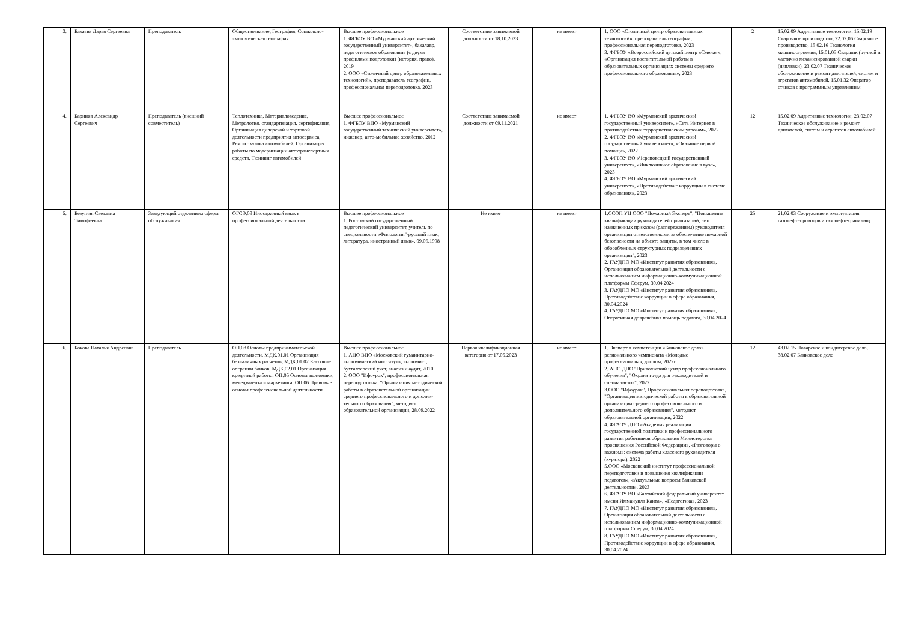| 3. | Бакаева Дарья Сергеевна | Преподаватель | Обществознание, География, Социально-экономическая география | Высшее профессиональное 1. ФГБОУ ВО «Мурманский арктический государственный университет», бакалавр, педагогическое образование (с двумя профилями подготовки) (история, право), 2019 2. ООО «Столичный центр образовательных технологий», преподаватель географии, профессиональная переподготовка, 2023 | Соответствие занимаемой должности от 18.10.2023 | не имеет | 1. ООО «Столичный центр образовательных технологий», преподаватель географии, профессиональная переподготовка, 2023 3. ФГБОУ «Всероссийский детский центр «Смена»», «Организация воспитательной работы в образовательных организациях системы среднего профессионального образования», 2023 | 2 | 15.02.09 Аддитивные технологии, 15.02.19 Сварочное производство, 22.02.06 Сварочное производство, 15.02.16 Технология машиностроения, 15.01.05 Сварщик (ручной и частично механизированной сварки (наплавки), 23.02.07 Техническое обслуживание и ремонт двигателей, систем и агрегатов автомобилей, 15.01.32 Оператор станков с программным управлением |
| 4. | Баринов Александр Сергеевич | Преподаватель (внешний совместитель) | Теплотехника, Материаловедение, Метрология, стандартизация, сертификация, Организация дилерской и торговой деятельности предприятия автосервиса, Ремонт кузова автомобилей, Организация работы по модернизации автотранспортных средств, Тюннинг автомобилей | Высшее профессиональное 1. ФГБОУ ВПО «Мурманский государственный технический университет», инженер, авто-мобильное хозяйство, 2012 | Соответствие занимаемой должности от 09.11.2021 | не имеет | 1. ФГБОУ ВО «Мурманский арктический государственный университет», «Сеть Интернет в противодействии террористическим угрозам», 2022 2. ФГБОУ ВО «Мурманский арктический государственный университет», «Оказание первой помощи», 2022 3. ФГБОУ ВО «Череповецкий государственный университет», «Инклюзивное образование в вузе», 2023 4. ФГБОУ ВО «Мурманский арктический университет», «Противодействие коррупции в системе образования», 2023 | 12 | 15.02.09 Аддитивные технологии, 23.02.07 Техническое обслуживание и ремонт двигателей, систем и агрегатов автомобилей |
| 5. | Безуглая Светлана Тимофеевна | Заведующий отделением сферы обслуживания | ОГСЭ.03 Иностранный язык в профессиональной деятельности | Высшее профессиональное 1. Ростовский государственный педагогический университет, учитель по специальности «Филология"-русский язык, литература, иностранный язык», 09.06.1998 | Не имеет | не имеет | 1.ССОП УЦ ООО "Пожарный Эксперт", "Повышение квалификации руководителей организаций, лиц назначенных приказом (распоряжением) руководителя организации ответственными за обеспечение пожарной безопасности на объекте защиты, в том числе в обособленных структурных подразделениях организации", 2023 2. ГАУДПО МО «Институт развития образования», Организация образовательной деятельности с использованием информационно-коммуникационной платформы Сферум, 30.04.2024 3. ГАУДПО МО «Институт развития образования», Противодействие коррупции в сфере образования, 30.04.2024 4. ГАУДПО МО «Институт развития образования», Оперативная доврачебная помощь педагога, 30.04.2024 | 25 | 21.02.03 Сооружение и эксплуатация газонефтепроводов и газонефтехранилищ |
| 6. | Бокова Наталья Андреевна | Преподаватель | ОП.08 Основы предпринимательской деятельности, МДК.01.01 Организация безналичных расчетов, МДК.01.02 Кассовые операции банков, МДК.02.01 Организация кредитной работы, ОП.05 Основы экономики, менеджмента и маркетинга, ОП.06 Правовые основы профессиональной деятельности | Высшее профессиональное 1. АНО ВПО «Московский гуманитарно-экономический институт», экономист, бухгалтерский учет, анализ и аудит, 2010 2. ООО "Ифоурок", профессиональная переподготовка, "Организация методической работы в образовательной организации среднего профессионального и дополни-тельного образования", методист образовательной организации, 28.09.2022 | Первая квалификационная категория от 17.05.2023 | не имеет | 1. Эксперт в компетенции «Банковское дело» регионального чемпионата «Молодые профессионалы», диплом, 2022г. 2. АНО ДПО "Приволжский центр профессионального обучения", "Охрана труда для руководителей и специалистов", 2022 3.ООО "Ифоурок", Профессиональная переподготовка, "Организация методической работы в образовательной организации среднего профессионального и дополнительного образования", методист образовательной организации, 2022 4. ФГАОУ ДПО «Академия реализации государственной политики и профессионального развития работников образования Министерства просвящения Российской Федерации», «Разговоры о важном»: система работы классного руководителя (куратора), 2022 5.ООО «Московский институт профессиональной переподготовки и повышения квалификации педагогов», «Актуальные вопросы банковской деятельности», 2023 6. ФГАОУ ВО «Балтийский федеральный университет имени Иммануила Канта», «Педагогика», 2023 7. ГАУДПО МО «Институт развития образования», Организация образовательной деятельности с использованием информационно-коммуникационной платформы Сферум, 30.04.2024 8. ГАУДПО МО «Институт развития образования», Противодействие коррупции в сфере образования, 30.04.2024 | 12 | 43.02.15 Поварское и кондитерское дело, 38.02.07 Банковское дело |